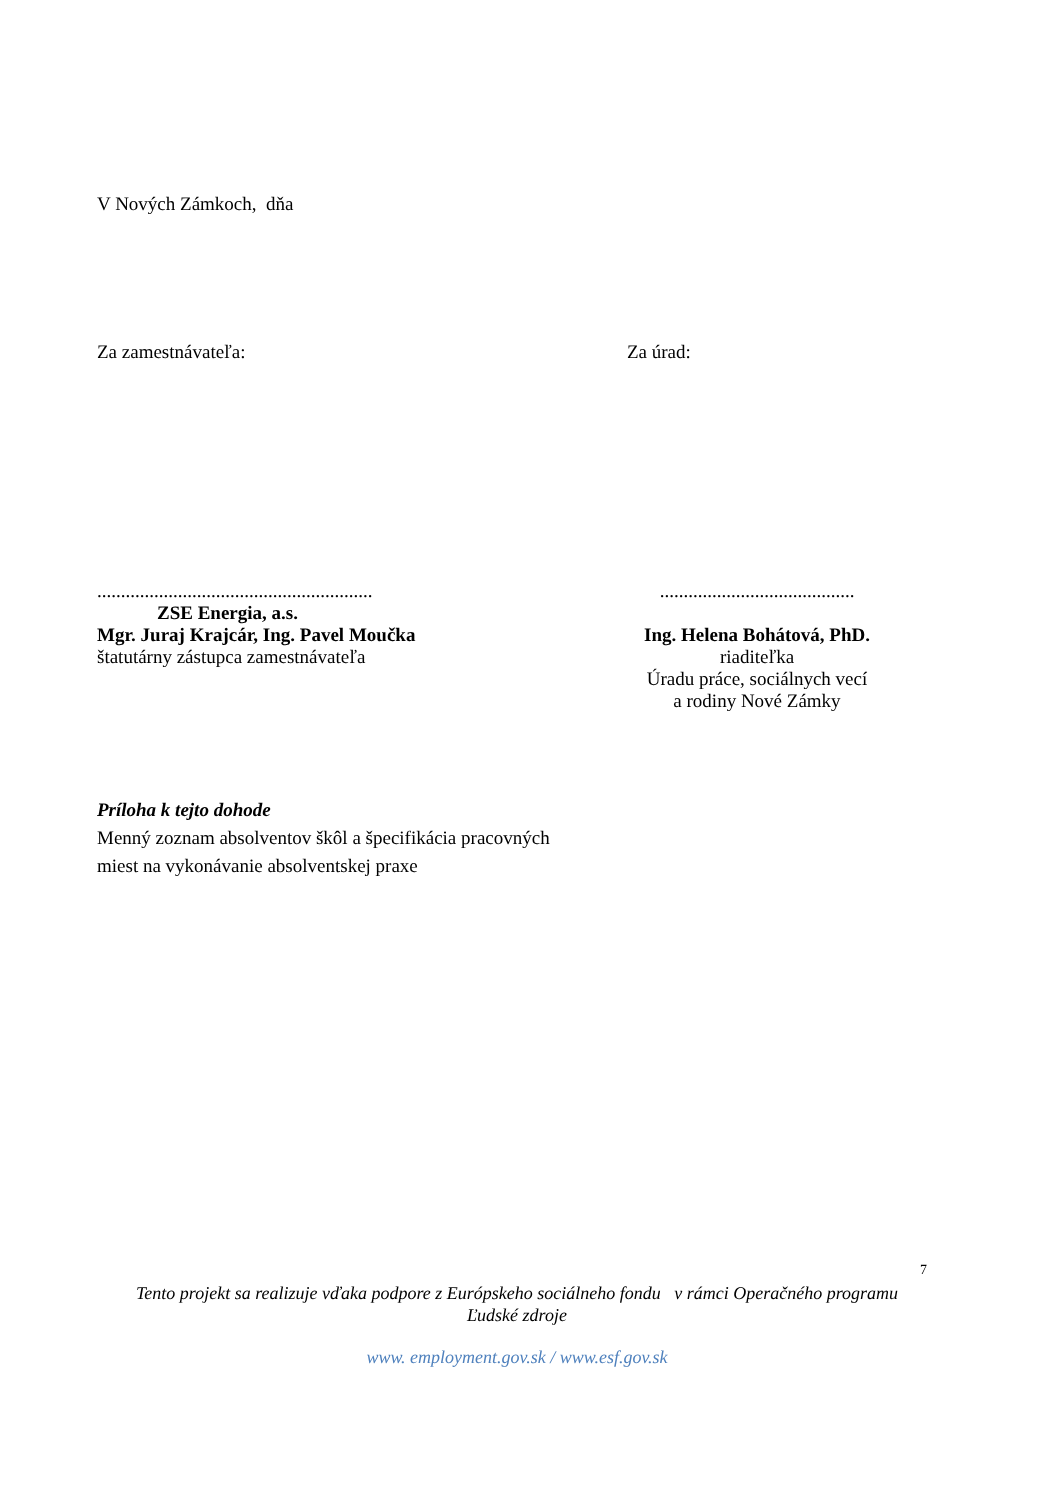V Nových Zámkoch, dňa
Za zamestnávateľa: Za úrad:
..........................................................
ZSE Energia, a.s.
Mgr. Juraj Krajcár, Ing. Pavel Moučka
štatutárny zástupca zamestnávateľa
.........................................
Ing. Helena Bohátová, PhD.
riaditeľka
Úradu práce, sociálnych vecí
a rodiny Nové Zámky
Príloha k tejto dohode
Menný zoznam absolventov škôl a špecifikácia pracovných
miest na vykonávanie absolventskej praxe
7
Tento projekt sa realizuje vďaka podpore z Európskeho sociálneho fondu v rámci Operačného programu
Ľudské zdroje
www. employment.gov.sk / www.esf.gov.sk